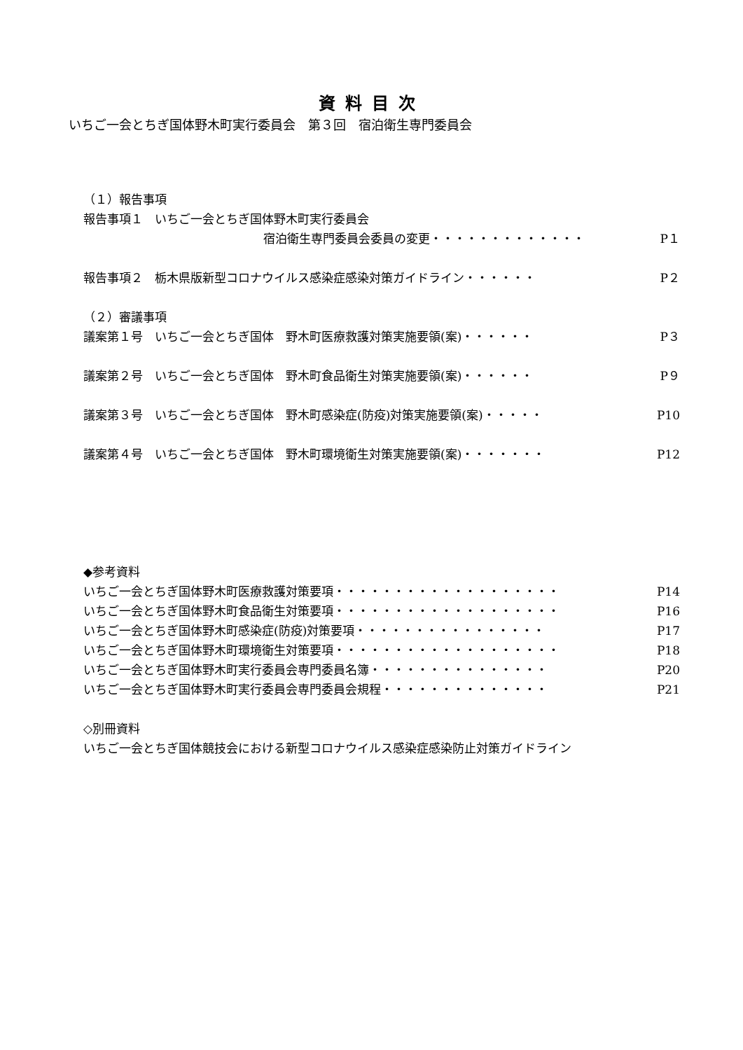資料目次
いちご一会とちぎ国体野木町実行委員会　第３回　宿泊衛生専門委員会
（１）報告事項
報告事項１　いちご一会とちぎ国体野木町実行委員会
宿泊衛生専門委員会委員の変更・・・・・・・・・・・・・ P１
報告事項２　栃木県版新型コロナウイルス感染症感染対策ガイドライン・・・・・・ P２
（２）審議事項
議案第１号　いちご一会とちぎ国体　野木町医療救護対策実施要領(案)・・・・・・ P３
議案第２号　いちご一会とちぎ国体　野木町食品衛生対策実施要領(案)・・・・・・ P９
議案第３号　いちご一会とちぎ国体　野木町感染症(防疫)対策実施要領(案)・・・・・ P10
議案第４号　いちご一会とちぎ国体　野木町環境衛生対策実施要領(案)・・・・・・・ P12
◆参考資料
いちご一会とちぎ国体野木町医療救護対策要項・・・・・・・・・・・・・・・・・・・ P14
いちご一会とちぎ国体野木町食品衛生対策要項・・・・・・・・・・・・・・・・・・・ P16
いちご一会とちぎ国体野木町感染症(防疫)対策要項・・・・・・・・・・・・・・・・ P17
いちご一会とちぎ国体野木町環境衛生対策要項・・・・・・・・・・・・・・・・・・・ P18
いちご一会とちぎ国体野木町実行委員会専門委員名簿・・・・・・・・・・・・・・・ P20
いちご一会とちぎ国体野木町実行委員会専門委員会規程・・・・・・・・・・・・・・ P21
◇別冊資料
いちご一会とちぎ国体競技会における新型コロナウイルス感染症感染防止対策ガイドライン